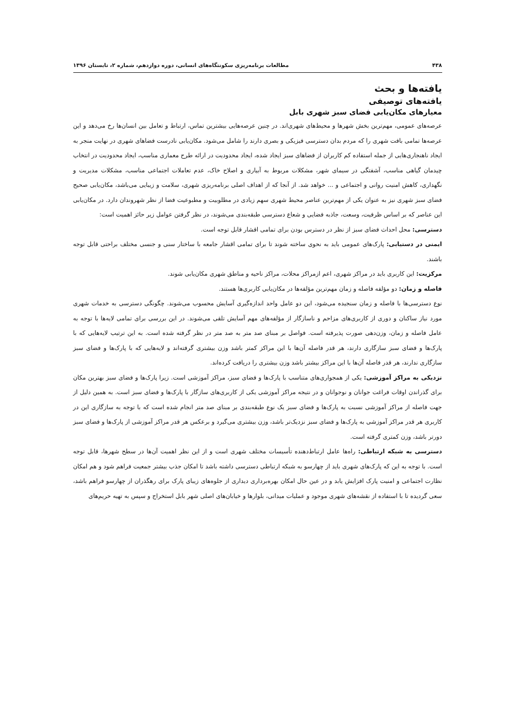۴۳۸ مطالعات برنامه‌ریزی سکونتگاه‌های انسانی، دوره دوازدهم، شماره ۲، تابستان ۱۳۹۶
یافته‌ها و بحث
یافته‌های توصیفی
معیارهای مکان‌یابی فضای سبز شهری بابل
عرصه‌های عمومی، مهم‌ترین بخش شهرها و محیط‌های شهری‌اند. در چنین عرصه‌هایی بیشترین تماس، ارتباط و تعامل بین انسان‌ها رخ می‌دهد و این عرصه‌ها تمامی بافت شهری را که مردم بدان دسترسی فیزیکی و بصری دارند را شامل می‌شود. مکان‌یابی نادرست فضاهای شهری در نهایت منجر به ایجاد ناهنجاری‌هایی از جمله استفاده کم کاربران از فضاهای سبز ایجاد شده، ایجاد محدودیت در ارائه طرح معماری مناسب، ایجاد محدودیت در انتخاب چیدمان گیاهی مناسب، آشفتگی در سیمای شهر، مشکلات مربوط به آبیاری و اصلاح خاک، عدم تعاملات اجتماعی مناسب، مشکلات مدیریت و نگهداری، کاهش امنیت روانی و اجتماعی و ... خواهد شد. از آنجا که از اهداف اصلی برنامه‌ریزی شهری، سلامت و زیبایی می‌باشد، مکان‌یابی صحیح فضای سبز شهری نیز به عنوان یکی از مهم‌ترین عناصر محیط شهری سهم زیادی در مطلوبیت و مطبوعیت فضا از نظر شهروندان دارد. در مکان‌یابی این عناصر که بر اساس ظرفیت، وسعت، جاذبه فضایی و شعاع دسترسی طبقه‌بندی می‌شوند، در نظر گرفتن عوامل زیر حائز اهمیت است:
دسترسی: محل احداث فضای سبز از نظر در دسترس بودن برای تمامی اقشار قابل توجه است.
ایمنی در دستیابی: پارک‌های عمومی باید به نحوی ساخته شوند تا برای تمامی اقشار جامعه با ساختار سنی و جنسی مختلف براحتی قابل توجه باشند.
مرکزیت: این کاربری باید در مراکز شهری، اعم ازمراکز محلات، مراکز ناحیه و مناطق شهری مکان‌یابی شوند.
فاصله و زمان: دو مؤلفه فاصله و زمان مهم‌ترین مؤلفه‌ها در مکان‌یابی کاربری‌ها هستند.
نوع دسترسی‌ها با فاصله و زمان سنجیده می‌شود، این دو عامل واحد اندازه‌گیری آسایش محسوب می‌شوند. چگونگی دسترسی به خدمات شهری مورد نیاز ساکنان و دوری از کاربری‌های مزاحم و ناسازگار از مؤلفه‌های مهم آسایش تلقی می‌شوند. در این بررسی برای تمامی لایه‌ها با توجه به عامل فاصله و زمان، وزن‌دهی صورت پذیرفته است. فواصل بر مبنای صد متر به صد متر در نظر گرفته شده است. به این ترتیب لایه‌هایی که با پارک‌ها و فضای سبز سازگاری دارند، هر قدر فاصله آن‌ها با این مراکز کمتر باشد وزن بیشتری گرفته‌اند و لایه‌هایی که با پارک‌ها و فضای سبز سازگاری ندارند، هر قدر فاصله آن‌ها با این مراکز بیشتر باشد وزن بیشتری را دریافت کرده‌اند.
نزدیکی به مراکز آموزشی: یکی از همجواری‌های متناسب با پارک‌ها و فضای سبز، مراکز آموزشی است. زیرا پارک‌ها و فضای سبز بهترین مکان برای گذراندن اوقات فراغت جوانان و نوجوانان و در نتیجه مراکز آموزشی یکی از کاربری‌های سازگار با پارک‌ها و فضای سبز است. به همین دلیل از جهت فاصله از مراکز آموزشی نسبت به پارک‌ها و فضای سبز یک نوع طبقه‌بندی بر مبنای صد متر انجام شده است که با توجه به سازگاری این در کاربری هر قدر مراکز آموزشی به پارک‌ها و فضای سبز نزدیک‌تر باشد، وزن بیشتری می‌گیرد و برعکس هر قدر مراکز آموزشی از پارک‌ها و فضای سبز دورتر باشد، وزن کمتری گرفته است.
دسترسی به شبکه ارتباطی: راه‌ها عامل ارتباط‌دهنده تأسیسات مختلف شهری است و از این نظر اهمیت آن‌ها در سطح شهرها، قابل توجه است. با توجه به این که پارک‌های شهری باید از چهارسو به شبکه ارتباطی دسترسی داشته باشد تا امکان جذب بیشتر جمعیت فراهم شود و هم امکان نظارت اجتماعی و امنیت پارک افزایش یابد و در عین حال امکان بهره‌برداری دیداری از جلوه‌های زیبای پارک برای رهگذران از چهارسو فراهم باشد، سعی گردیده تا با استفاده از نقشه‌های شهری موجود و عملیات میدانی، بلوارها و خیابان‌های اصلی شهر بابل استخراج و سپس به تهیه حریم‌های